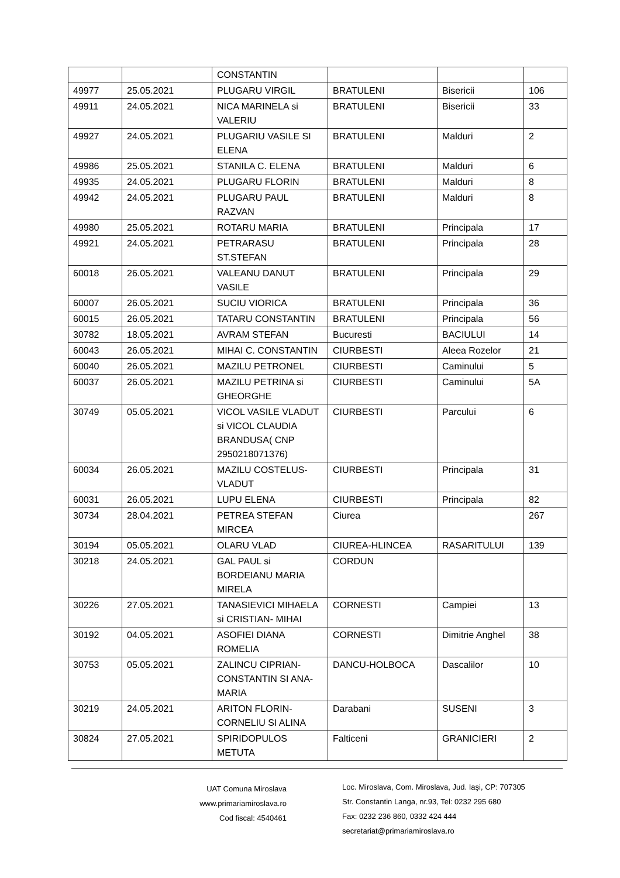| | | CONSTANTIN | | | |
| 49977 | 25.05.2021 | PLUGARU VIRGIL | BRATULENI | Bisericii | 106 |
| 49911 | 24.05.2021 | NICA MARINELA si VALERIU | BRATULENI | Bisericii | 33 |
| 49927 | 24.05.2021 | PLUGARIU VASILE SI ELENA | BRATULENI | Malduri | 2 |
| 49986 | 25.05.2021 | STANILA C. ELENA | BRATULENI | Malduri | 6 |
| 49935 | 24.05.2021 | PLUGARU FLORIN | BRATULENI | Malduri | 8 |
| 49942 | 24.05.2021 | PLUGARU PAUL RAZVAN | BRATULENI | Malduri | 8 |
| 49980 | 25.05.2021 | ROTARU MARIA | BRATULENI | Principala | 17 |
| 49921 | 24.05.2021 | PETRARASU ST.STEFAN | BRATULENI | Principala | 28 |
| 60018 | 26.05.2021 | VALEANU DANUT VASILE | BRATULENI | Principala | 29 |
| 60007 | 26.05.2021 | SUCIU VIORICA | BRATULENI | Principala | 36 |
| 60015 | 26.05.2021 | TATARU CONSTANTIN | BRATULENI | Principala | 56 |
| 30782 | 18.05.2021 | AVRAM STEFAN | Bucuresti | BACIULUI | 14 |
| 60043 | 26.05.2021 | MIHAI C. CONSTANTIN | CIURBESTI | Aleea Rozelor | 21 |
| 60040 | 26.05.2021 | MAZILU PETRONEL | CIURBESTI | Caminului | 5 |
| 60037 | 26.05.2021 | MAZILU PETRINA si GHEORGHE | CIURBESTI | Caminului | 5A |
| 30749 | 05.05.2021 | VICOL VASILE VLADUT si VICOL CLAUDIA BRANDUSA( CNP 2950218071376) | CIURBESTI | Parcului | 6 |
| 60034 | 26.05.2021 | MAZILU COSTELUS-VLADUT | CIURBESTI | Principala | 31 |
| 60031 | 26.05.2021 | LUPU ELENA | CIURBESTI | Principala | 82 |
| 30734 | 28.04.2021 | PETREA STEFAN MIRCEA | Ciurea | | 267 |
| 30194 | 05.05.2021 | OLARU VLAD | CIUREA-HLINCEA | RASARITULUI | 139 |
| 30218 | 24.05.2021 | GAL PAUL si BORDEIANU MARIA MIRELA | CORDUN | | |
| 30226 | 27.05.2021 | TANASIEVICI MIHAELA si CRISTIAN- MIHAI | CORNESTI | Campiei | 13 |
| 30192 | 04.05.2021 | ASOFIEI DIANA ROMELIA | CORNESTI | Dimitrie Anghel | 38 |
| 30753 | 05.05.2021 | ZALINCU CIPRIAN-CONSTANTIN SI ANA-MARIA | DANCU-HOLBOCA | Dascalilor | 10 |
| 30219 | 24.05.2021 | ARITON FLORIN-CORNELIU SI ALINA | Darabani | SUSENI | 3 |
| 30824 | 27.05.2021 | SPIRIDOPULOS METUTA | Falticeni | GRANICIERI | 2 |
UAT Comuna Miroslava
www.primariamiroslava.ro
Cod fiscal: 4540461
Loc. Miroslava, Com. Miroslava, Jud. Iaşi, CP: 707305
Str. Constantin Langa, nr.93, Tel: 0232 295 680
Fax: 0232 236 860, 0332 424 444
secretariat@primariamiroslava.ro